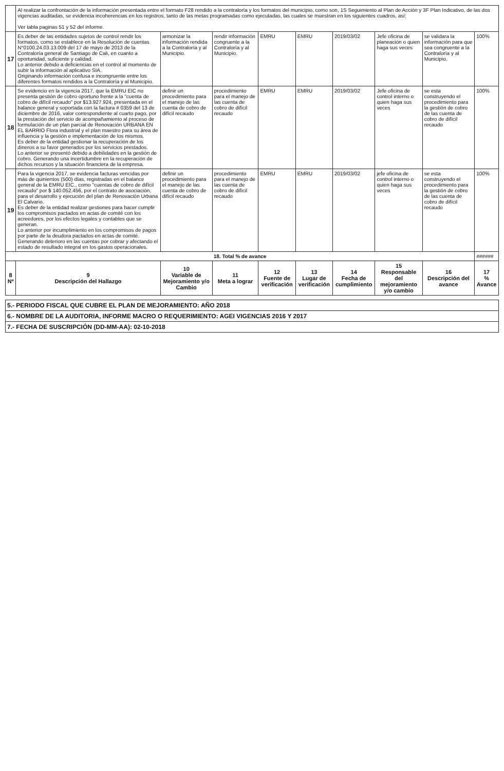| | Al realizar la confrontación de la información presentada entre el formato F28 rendido a la contraloría y los formatos del municipio, como son, 1S Seguimiento al Plan de Acción y 3F Plan Indicativo, de las dos vigencias auditadas, se evidencia incoherencias en los registros, tanto de las metas programadas como ejecutadas, las cuales se muestran en los siguientes cuadros, así: Ver tabla paginas 51 y 52 del informe. | | | | | | | | |
| 17 | Es deber de las entidades sujetos de control rendir los formatos, como se establece en la Resolución de cuentas N°0100.24.03.13.009 del 17 de mayo de 2013 de la Contraloría general de Santiago de Cali, en cuanto a oportunidad, suficiente y calidad. Lo anterior debido a deficiencias en el control al momento de subir la información al aplicativo SIA. Originando información confusa e incongruente entre los diferentes formatos rendidos a la Contraloría y al Municipio. | armonizar la información rendida a la Contraloría y al Municipio. | rendir información congruente a la Contraloría y al Municipio. | EMRU | EMRU | 2019/03/02 | Jefe oficina de planeación o quien haga sus veces | se validara la información para que sea congruente a la Contraloría y al Municipio. | 100% |
| 18 | Se evidencio en la vigencia 2017, que la EMRU EIC no presenta gestión de cobro oportuno frente a la "cuenta de cobro de difícil recaudo" por $13.927.924, presentada en el balance general y soportada con la factura # 0359 del 13 de diciembre de 2016, valor correspondiente al cuarto pago, por la prestación del servicio de acompañamiento al proceso de formulación de un plan parcial de Renovación URBANA EN EL BARRIO Flora industrial y el plan maestro para su área de influencia y la gestión e implementación de los mismos. Es deber de la entidad gestionar la recuperación de los dineros a su favor generados por los servicios prestados. Lo anterior se presentó debido a debilidades en la gestión de cobro. Generando una incertidumbre en la recuperación de dichos recursos y la situación financiera de la empresa. | definir un procedimiento para el manejo de las cuenta de cobro de difícil recaudo | procedimiento para el manejo de las cuenta de cobro de difícil recaudo | EMRU | EMRU | 2019/03/02 | Jefe oficina de control interno o quien haga sus veces | se esta construyendo el procedimiento para la gestión de cobro de las cuenta de cobro de difícil recaudo | 100% |
| 19 | Para la vigencia 2017, se evidencia facturas vencidas por más de quinientos (500) días, registradas en el balance general de la EMRU EIC., como "cuentas de cobro de difícil recaudo" por $ 140.052.456, por el contrato de asociación, para el desarrollo y ejecución del plan de Renovación Urbana El Calvario. Es deber de la entidad realizar gestiones para hacer cumplir los compromisos pactados en actas de comité con los acreedores, por los efectos legales y contables que se generan. Lo anterior por incumplimiento en los compromisos de pagos por parte de la deudora pactados en actas de comité. Generando deterioro en las cuentas por cobrar y afectando el estado de resultado integral en los gastos operacionales. | definir un procedimiento para el manejo de las cuenta de cobro de difícil recaudo | procedimiento para el manejo de las cuenta de cobro de difícil recaudo | EMRU | EMRU | 2019/03/02 | jefe oficina de control interno o quien haga sus veces | se esta construyendo el procedimiento para la gestión de cobro de las cuenta de cobro de difícil recaudo | 100% |
| 18. Total % de avance | | | | | | | | | ###### |
| 8 Nº | 9 Descripción del Hallazgo | 10 Variable de Mejoramiento y/o Cambio | 11 Meta a lograr | 12 Fuente de verificación | 13 Lugar de verificación | 14 Fecha de cumplimiento | 15 Responsable del mejoramiento y/o cambio | 16 Descripción del avance | 17 % Avance |
5.- PERIODO FISCAL QUE CUBRE EL PLAN DE MEJORAMIENTO: AÑO 2018
6.- NOMBRE DE LA AUDITORIA, INFORME MACRO O REQUERIMIENTO: AGEI VIGENCIAS 2016 Y 2017
7.- FECHA DE SUSCRIPCIÓN (DD-MM-AA): 02-10-2018